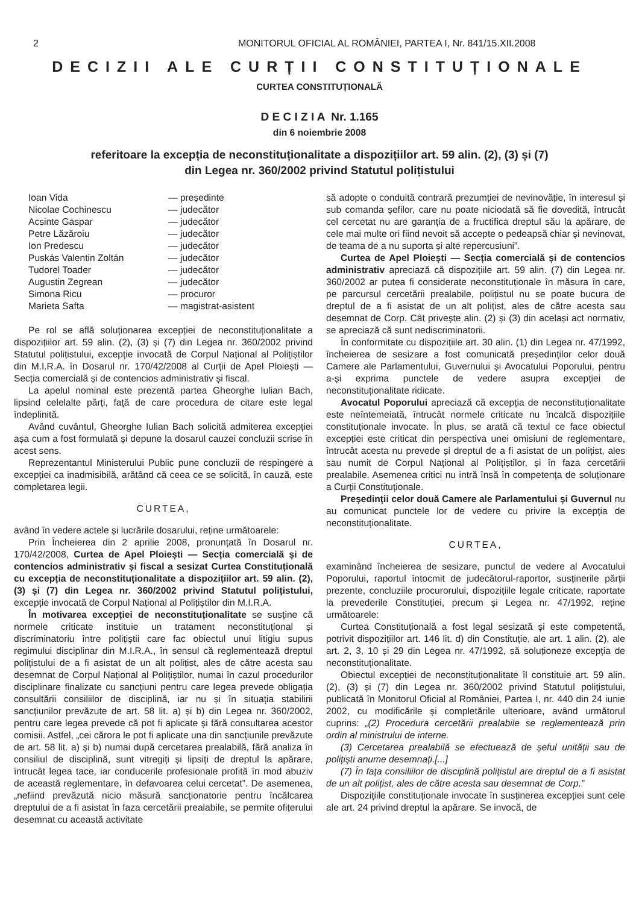2 MONITORUL OFICIAL AL ROMÂNIEI, PARTEA I, Nr. 841/15.XII.2008
DECIZII ALE CURȚII CONSTITUȚIONALE
CURTEA CONSTITUȚIONALĂ
D E C I Z I A Nr. 1.165
din 6 noiembrie 2008
referitoare la excepția de neconstituționalitate a dispozițiilor art. 59 alin. (2), (3) și (7)
din Legea nr. 360/2002 privind Statutul polițistului
| Ioan Vida | — președinte |
| Nicolae Cochinescu | — judecător |
| Acsinte Gaspar | — judecător |
| Petre Lăzăroiu | — judecător |
| Ion Predescu | — judecător |
| Puskás Valentin Zoltán | — judecător |
| Tudorel Toader | — judecător |
| Augustin Zegrean | — judecător |
| Simona Ricu | — procuror |
| Marieta Safta | — magistrat-asistent |
Pe rol se află soluționarea excepției de neconstituționalitate a dispozițiilor art. 59 alin. (2), (3) și (7) din Legea nr. 360/2002 privind Statutul polițistului, excepție invocată de Corpul Național al Polițiștilor din M.I.R.A. în Dosarul nr. 170/42/2008 al Curții de Apel Ploiești — Secția comercială și de contencios administrativ și fiscal.
La apelul nominal este prezentă partea Gheorghe Iulian Bach, lipsind celelalte părți, față de care procedura de citare este legal îndeplinită.
Având cuvântul, Gheorghe Iulian Bach solicită admiterea excepției așa cum a fost formulată și depune la dosarul cauzei concluzii scrise în acest sens.
Reprezentantul Ministerului Public pune concluzii de respingere a excepției ca inadmisibilă, arătând că ceea ce se solicită, în cauză, este completarea legii.
CURTEA,
având în vedere actele și lucrările dosarului, reține următoarele:
Prin Încheierea din 2 aprilie 2008, pronunțată în Dosarul nr. 170/42/2008, Curtea de Apel Ploiești — Secția comercială și de contencios administrativ și fiscal a sesizat Curtea Constituțională cu excepția de neconstituționalitate a dispozițiilor art. 59 alin. (2), (3) și (7) din Legea nr. 360/2002 privind Statutul polițistului, excepție invocată de Corpul Național al Polițiștilor din M.I.R.A.
În motivarea excepției de neconstituționalitate se susține că normele criticate instituie un tratament neconstituțional și discriminatoriu între polițiștii care fac obiectul unui litigiu supus regimului disciplinar din M.I.R.A., în sensul că reglementează dreptul polițistului de a fi asistat de un alt polițist, ales de către acesta sau desemnat de Corpul Național al Polițiștilor, numai în cazul procedurilor disciplinare finalizate cu sancțiuni pentru care legea prevede obligația consultării consiliilor de disciplină, iar nu și în situația stabilirii sancțiunilor prevăzute de art. 58 lit. a) și b) din Legea nr. 360/2002, pentru care legea prevede că pot fi aplicate și fără consultarea acestor comisii. Astfel, „cei cărora le pot fi aplicate una din sancțiunile prevăzute de art. 58 lit. a) și b) numai după cercetarea prealabilă, fără analiza în consiliul de disciplină, sunt vitregiți și lipsiți de dreptul la apărare, întrucât legea tace, iar conducerile profesionale profită în mod abuziv de această reglementare, în defavoarea celui cercetat”. De asemenea, „nefiind prevăzută nicio măsură sancționatorie pentru încălcarea dreptului de a fi asistat în faza cercetării prealabile, se permite ofițerului desemnat cu această activitate
să adopte o conduită contrară prezumției de nevinovăție, în interesul și sub comanda șefilor, care nu poate niciodată să fie dovedită, întrucât cel cercetat nu are garanția de a fructifica dreptul său la apărare, de cele mai multe ori fiind nevoit să accepte o pedeapsă chiar și nevinovat, de teama de a nu suporta și alte repercusiuni”.
Curtea de Apel Ploiești — Secția comercială și de contencios administrativ apreciază că dispozițiile art. 59 alin. (7) din Legea nr. 360/2002 ar putea fi considerate neconstituționale în măsura în care, pe parcursul cercetării prealabile, polițistul nu se poate bucura de dreptul de a fi asistat de un alt polițist, ales de către acesta sau desemnat de Corp. Cât privește alin. (2) și (3) din același act normativ, se apreciază că sunt nediscriminatorii.
În conformitate cu dispozițiile art. 30 alin. (1) din Legea nr. 47/1992, încheierea de sesizare a fost comunicată președinților celor două Camere ale Parlamentului, Guvernului și Avocatului Poporului, pentru a-și exprima punctele de vedere asupra excepției de neconstituționalitate ridicate.
Avocatul Poporului apreciază că excepția de neconstituționalitate este neîntemeiată, întrucât normele criticate nu încalcă dispozițiile constituționale invocate. În plus, se arată că textul ce face obiectul excepției este criticat din perspectiva unei omisiuni de reglementare, întrucât acesta nu prevede și dreptul de a fi asistat de un polițist, ales sau numit de Corpul Național al Polițiștilor, și în faza cercetării prealabile. Asemenea critici nu intră însă în competența de soluționare a Curții Constituționale.
Președinții celor două Camere ale Parlamentului și Guvernul nu au comunicat punctele lor de vedere cu privire la excepția de neconstituționalitate.
CURTEA,
examinând încheierea de sesizare, punctul de vedere al Avocatului Poporului, raportul întocmit de judecătorul-raportor, susținerile părții prezente, concluziile procurorului, dispozițiile legale criticate, raportate la prevederile Constituției, precum și Legea nr. 47/1992, reține următoarele:
Curtea Constituțională a fost legal sesizată și este competentă, potrivit dispozițiilor art. 146 lit. d) din Constituție, ale art. 1 alin. (2), ale art. 2, 3, 10 și 29 din Legea nr. 47/1992, să soluționeze excepția de neconstituționalitate.
Obiectul excepției de neconstituționalitate îl constituie art. 59 alin. (2), (3) și (7) din Legea nr. 360/2002 privind Statutul polițistului, publicată în Monitorul Oficial al României, Partea I, nr. 440 din 24 iunie 2002, cu modificările și completările ulterioare, având următorul cuprins: „(2) Procedura cercetării prealabile se reglementează prin ordin al ministrului de interne.
(3) Cercetarea prealabilă se efectuează de șeful unității sau de polițiști anume desemnați.[...]
(7) În fața consiliilor de disciplină polițistul are dreptul de a fi asistat de un alt polițist, ales de către acesta sau desemnat de Corp.”
Dispozițiile constituționale invocate în susținerea excepției sunt cele ale art. 24 privind dreptul la apărare. Se invocă, de